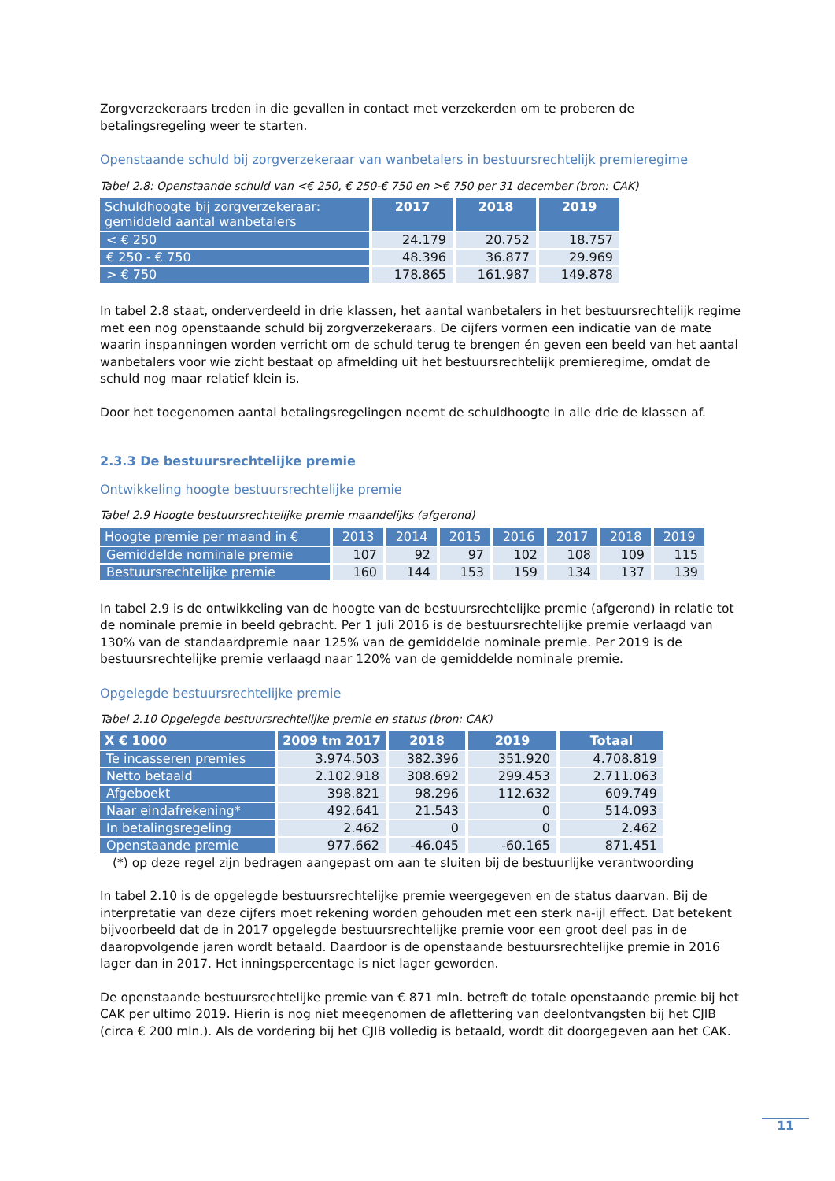Zorgverzekeraars treden in die gevallen in contact met verzekerden om te proberen de betalingsregeling weer te starten.
Openstaande schuld bij zorgverzekeraar van wanbetalers in bestuursrechtelijk premieregime
Tabel 2.8: Openstaande schuld van <€ 250, € 250-€ 750 en >€ 750 per 31 december (bron: CAK)
| Schuldhoogte bij zorgverzekeraar: gemiddeld aantal wanbetalers | 2017 | 2018 | 2019 |
| --- | --- | --- | --- |
| < € 250 | 24.179 | 20.752 | 18.757 |
| € 250 - € 750 | 48.396 | 36.877 | 29.969 |
| > € 750 | 178.865 | 161.987 | 149.878 |
In tabel 2.8 staat, onderverdeeld in drie klassen, het aantal wanbetalers in het bestuursrechtelijk regime met een nog openstaande schuld bij zorgverzekeraars. De cijfers vormen een indicatie van de mate waarin inspanningen worden verricht om de schuld terug te brengen én geven een beeld van het aantal wanbetalers voor wie zicht bestaat op afmelding uit het bestuursrechtelijk premieregime, omdat de schuld nog maar relatief klein is.
Door het toegenomen aantal betalingsregelingen neemt de schuldhoogte in alle drie de klassen af.
2.3.3 De bestuursrechtelijke premie
Ontwikkeling hoogte bestuursrechtelijke premie
Tabel 2.9 Hoogte bestuursrechtelijke premie maandelijks (afgerond)
| Hoogte premie per maand in € | 2013 | 2014 | 2015 | 2016 | 2017 | 2018 | 2019 |
| --- | --- | --- | --- | --- | --- | --- | --- |
| Gemiddelde nominale premie | 107 | 92 | 97 | 102 | 108 | 109 | 115 |
| Bestuursrechtelijke premie | 160 | 144 | 153 | 159 | 134 | 137 | 139 |
In tabel 2.9 is de ontwikkeling van de hoogte van de bestuursrechtelijke premie (afgerond) in relatie tot de nominale premie in beeld gebracht. Per 1 juli 2016 is de bestuursrechtelijke premie verlaagd van 130% van de standaardpremie naar 125% van de gemiddelde nominale premie. Per 2019 is de bestuursrechtelijke premie verlaagd naar 120% van de gemiddelde nominale premie.
Opgelegde bestuursrechtelijke premie
Tabel 2.10 Opgelegde bestuursrechtelijke premie en status (bron: CAK)
| X € 1000 | 2009 tm 2017 | 2018 | 2019 | Totaal |
| --- | --- | --- | --- | --- |
| Te incasseren premies | 3.974.503 | 382.396 | 351.920 | 4.708.819 |
| Netto betaald | 2.102.918 | 308.692 | 299.453 | 2.711.063 |
| Afgeboekt | 398.821 | 98.296 | 112.632 | 609.749 |
| Naar eindafrekening* | 492.641 | 21.543 | 0 | 514.093 |
| In betalingsregeling | 2.462 | 0 | 0 | 2.462 |
| Openstaande premie | 977.662 | -46.045 | -60.165 | 871.451 |
(*) op deze regel zijn bedragen aangepast om aan te sluiten bij de bestuurlijke verantwoording
In tabel 2.10 is de opgelegde bestuursrechtelijke premie weergegeven en de status daarvan. Bij de interpretatie van deze cijfers moet rekening worden gehouden met een sterk na-ijl effect. Dat betekent bijvoorbeeld dat de in 2017 opgelegde bestuursrechtelijke premie voor een groot deel pas in de daaropvolgende jaren wordt betaald. Daardoor is de openstaande bestuursrechtelijke premie in 2016 lager dan in 2017. Het inningspercentage is niet lager geworden.
De openstaande bestuursrechtelijke premie van € 871 mln. betreft de totale openstaande premie bij het CAK per ultimo 2019. Hierin is nog niet meegenomen de aflettering van deelontvangsten bij het CJIB (circa € 200 mln.). Als de vordering bij het CJIB volledig is betaald, wordt dit doorgegeven aan het CAK.
11